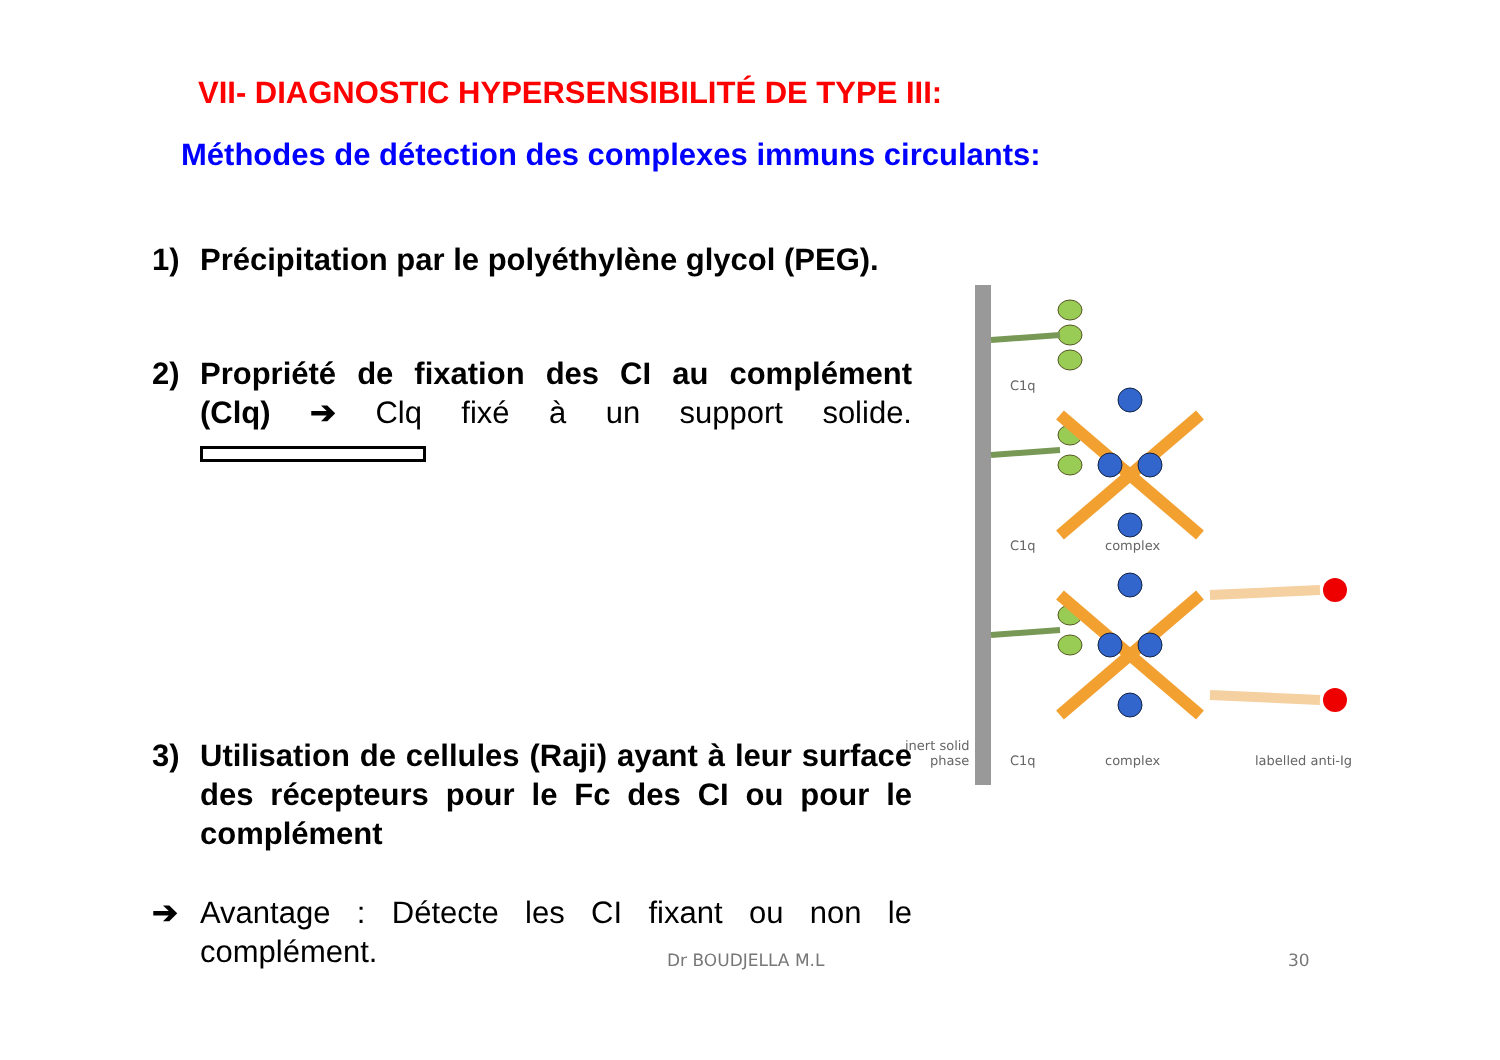VII- DIAGNOSTIC HYPERSENSIBILITÉ DE TYPE III:
Méthodes de détection des complexes immuns circulants:
1) Précipitation par le polyéthylène glycol (PEG).
2) Propriété de fixation des CI au complément (Clq) ➔ Clq fixé à un support solide.
3) Utilisation de cellules (Raji) ayant à leur surface des récepteurs pour le Fc des CI ou pour le complément
➔ Avantage : Détecte les CI fixant ou non le complément.
C1q
C1q
complex
C1q
complex
labelled anti-Ig
inert solid
phase
Dr BOUDJELLA M.L 30